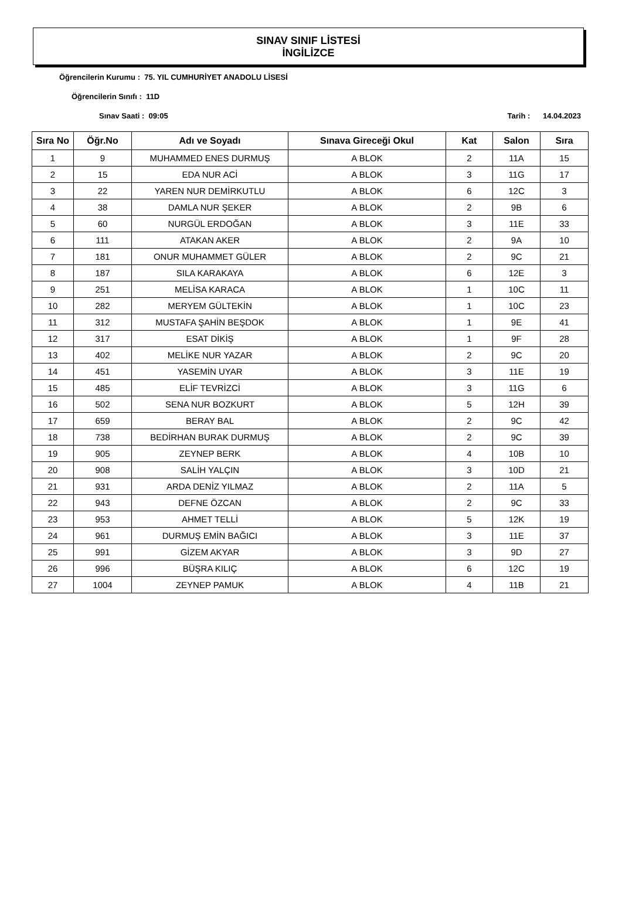SINAV SINIF LİSTESİ
İNGİLİZCE
Öğrencilerin Kurumu : 75. YIL CUMHURİYET ANADOLU LİSESİ
Öğrencilerin Sınıfı : 11D
Sınav Saati : 09:05 Tarih : 14.04.2023
| Sıra No | Öğr.No | Adı ve Soyadı | Sınava Gireceği Okul | Kat | Salon | Sıra |
| --- | --- | --- | --- | --- | --- | --- |
| 1 | 9 | MUHAMMED ENES DURMUŞ | A BLOK | 2 | 11A | 15 |
| 2 | 15 | EDA NUR ACİ | A BLOK | 3 | 11G | 17 |
| 3 | 22 | YAREN NUR DEMİRKUTLU | A BLOK | 6 | 12C | 3 |
| 4 | 38 | DAMLA NUR ŞEKER | A BLOK | 2 | 9B | 6 |
| 5 | 60 | NURGÜL ERDOĞAN | A BLOK | 3 | 11E | 33 |
| 6 | 111 | ATAKAN AKER | A BLOK | 2 | 9A | 10 |
| 7 | 181 | ONUR MUHAMMET GÜLER | A BLOK | 2 | 9C | 21 |
| 8 | 187 | SILA KARAKAYA | A BLOK | 6 | 12E | 3 |
| 9 | 251 | MELİSA KARACA | A BLOK | 1 | 10C | 11 |
| 10 | 282 | MERYEM GÜLTEKİN | A BLOK | 1 | 10C | 23 |
| 11 | 312 | MUSTAFA ŞAHİN BEŞDOK | A BLOK | 1 | 9E | 41 |
| 12 | 317 | ESAT DİKİŞ | A BLOK | 1 | 9F | 28 |
| 13 | 402 | MELİKE NUR YAZAR | A BLOK | 2 | 9C | 20 |
| 14 | 451 | YASEMİN UYAR | A BLOK | 3 | 11E | 19 |
| 15 | 485 | ELİF TEVRİZCİ | A BLOK | 3 | 11G | 6 |
| 16 | 502 | SENA NUR BOZKURT | A BLOK | 5 | 12H | 39 |
| 17 | 659 | BERAY BAL | A BLOK | 2 | 9C | 42 |
| 18 | 738 | BEDİRHAN BURAK DURMUŞ | A BLOK | 2 | 9C | 39 |
| 19 | 905 | ZEYNEP BERK | A BLOK | 4 | 10B | 10 |
| 20 | 908 | SALİH YALÇIN | A BLOK | 3 | 10D | 21 |
| 21 | 931 | ARDA DENİZ YILMAZ | A BLOK | 2 | 11A | 5 |
| 22 | 943 | DEFNE ÖZCAN | A BLOK | 2 | 9C | 33 |
| 23 | 953 | AHMET TELLİ | A BLOK | 5 | 12K | 19 |
| 24 | 961 | DURMUŞ EMİN BAĞICI | A BLOK | 3 | 11E | 37 |
| 25 | 991 | GİZEM AKYAR | A BLOK | 3 | 9D | 27 |
| 26 | 996 | BÜŞRA KILIÇ | A BLOK | 6 | 12C | 19 |
| 27 | 1004 | ZEYNEP PAMUK | A BLOK | 4 | 11B | 21 |